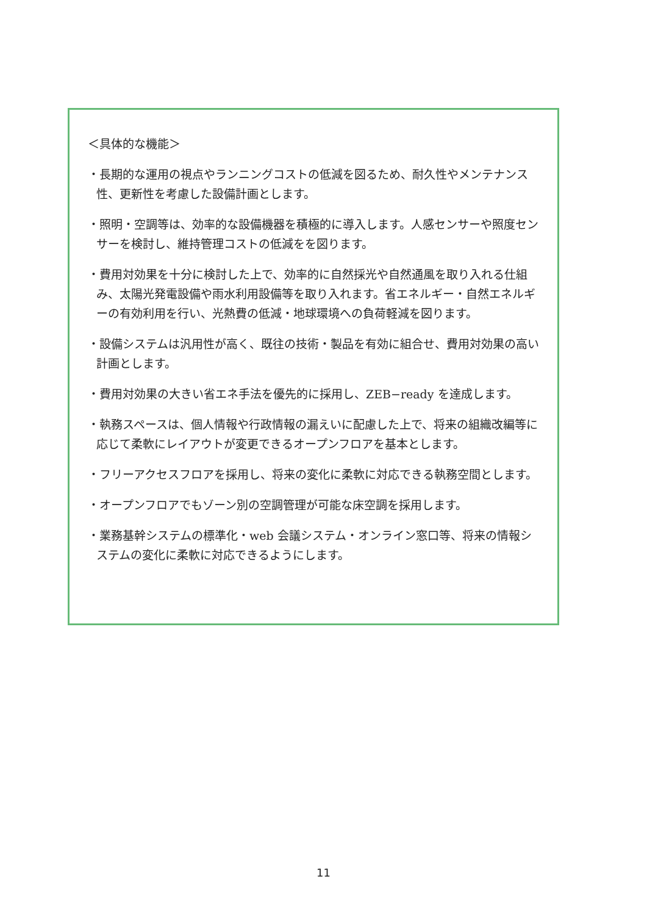＜具体的な機能＞
・長期的な運用の視点やランニングコストの低減を図るため、耐久性やメンテナンス性、更新性を考慮した設備計画とします。
・照明・空調等は、効率的な設備機器を積極的に導入します。人感センサーや照度センサーを検討し、維持管理コストの低減をを図ります。
・費用対効果を十分に検討した上で、効率的に自然採光や自然通風を取り入れる仕組み、太陽光発電設備や雨水利用設備等を取り入れます。省エネルギー・自然エネルギーの有効利用を行い、光熱費の低減・地球環境への負荷軽減を図ります。
・設備システムは汎用性が高く、既往の技術・製品を有効に組合せ、費用対効果の高い計画とします。
・費用対効果の大きい省エネ手法を優先的に採用し、ZEB−ready を達成します。
・執務スペースは、個人情報や行政情報の漏えいに配慮した上で、将来の組織改編等に応じて柔軟にレイアウトが変更できるオープンフロアを基本とします。
・フリーアクセスフロアを採用し、将来の変化に柔軟に対応できる執務空間とします。
・オープンフロアでもゾーン別の空調管理が可能な床空調を採用します。
・業務基幹システムの標準化・web 会議システム・オンライン窓口等、将来の情報システムの変化に柔軟に対応できるようにします。
11